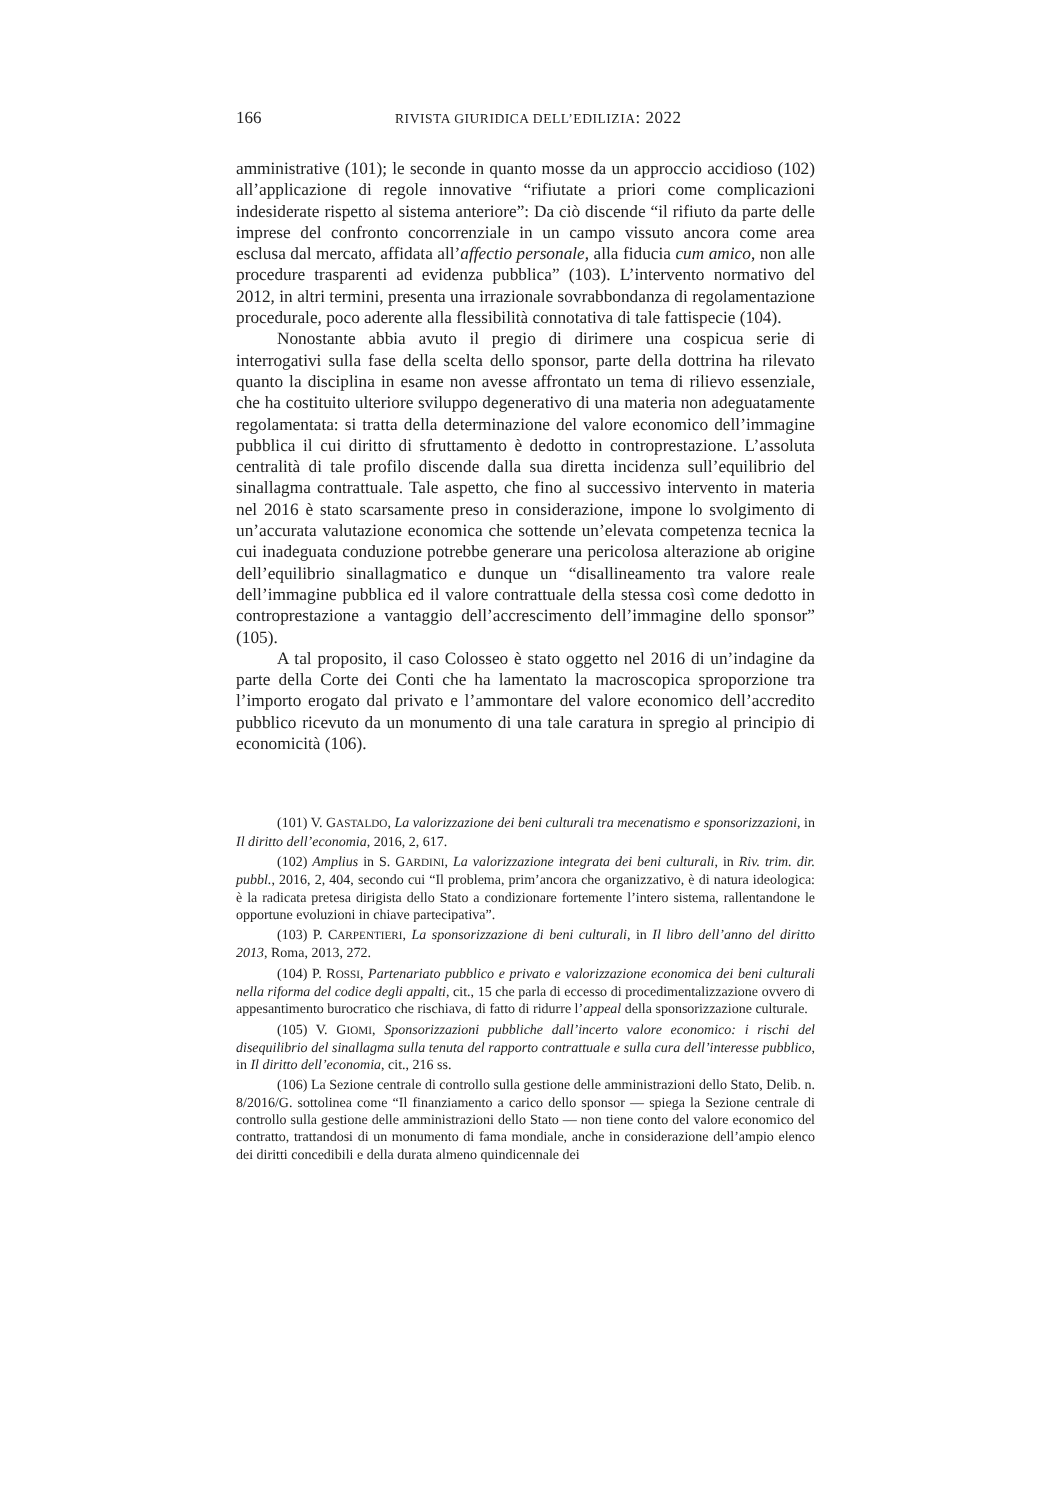166 RIVISTA GIURIDICA DELL’EDILIZIA: 2022
amministrative (101); le seconde in quanto mosse da un approccio accidioso (102) all’applicazione di regole innovative “rifiutate a priori come complicazioni indesiderate rispetto al sistema anteriore”: Da ciò discende “il rifiuto da parte delle imprese del confronto concorrenziale in un campo vissuto ancora come area esclusa dal mercato, affidata all’affectio personale, alla fiducia cum amico, non alle procedure trasparenti ad evidenza pubblica” (103). L’intervento normativo del 2012, in altri termini, presenta una irrazionale sovrabbondanza di regolamentazione procedurale, poco aderente alla flessibilità connotativa di tale fattispecie (104).
Nonostante abbia avuto il pregio di dirimere una cospicua serie di interrogativi sulla fase della scelta dello sponsor, parte della dottrina ha rilevato quanto la disciplina in esame non avesse affrontato un tema di rilievo essenziale, che ha costituito ulteriore sviluppo degenerativo di una materia non adeguatamente regolamentata: si tratta della determinazione del valore economico dell’immagine pubblica il cui diritto di sfruttamento è dedotto in controprestazione. L’assoluta centralità di tale profilo discende dalla sua diretta incidenza sull’equilibrio del sinallagma contrattuale. Tale aspetto, che fino al successivo intervento in materia nel 2016 è stato scarsamente preso in considerazione, impone lo svolgimento di un’accurata valutazione economica che sottende un’elevata competenza tecnica la cui inadeguata conduzione potrebbe generare una pericolosa alterazione ab origine dell’equilibrio sinallagmatico e dunque un “disallineamento tra valore reale dell’immagine pubblica ed il valore contrattuale della stessa così come dedotto in controprestazione a vantaggio dell’accrescimento dell’immagine dello sponsor” (105).
A tal proposito, il caso Colosseo è stato oggetto nel 2016 di un’indagine da parte della Corte dei Conti che ha lamentato la macroscopica sproporzione tra l’importo erogato dal privato e l’ammontare del valore economico dell’accredito pubblico ricevuto da un monumento di una tale caratura in spregio al principio di economicità (106).
(101) V. GASTALDO, La valorizzazione dei beni culturali tra mecenatismo e sponsorizzazioni, in Il diritto dell’economia, 2016, 2, 617.
(102) Amplius in S. GARDINI, La valorizzazione integrata dei beni culturali, in Riv. trim. dir. pubbl., 2016, 2, 404, secondo cui “Il problema, prim’ancora che organizzativo, è di natura ideologica: è la radicata pretesa dirigista dello Stato a condizionare fortemente l’intero sistema, rallentandone le opportune evoluzioni in chiave partecipativa”.
(103) P. CARPENTIERI, La sponsorizzazione di beni culturali, in Il libro dell’anno del diritto 2013, Roma, 2013, 272.
(104) P. ROSSI, Partenariato pubblico e privato e valorizzazione economica dei beni culturali nella riforma del codice degli appalti, cit., 15 che parla di eccesso di procedimentalizzazione ovvero di appesantimento burocratico che rischiava, di fatto di ridurre l’appeal della sponsorizzazione culturale.
(105) V. GIOMI, Sponsorizzazioni pubbliche dall’incerto valore economico: i rischi del disequilibrio del sinallagma sulla tenuta del rapporto contrattuale e sulla cura dell’interesse pubblico, in Il diritto dell’economia, cit., 216 ss.
(106) La Sezione centrale di controllo sulla gestione delle amministrazioni dello Stato, Delib. n. 8/2016/G. sottolinea come “Il finanziamento a carico dello sponsor — spiega la Sezione centrale di controllo sulla gestione delle amministrazioni dello Stato — non tiene conto del valore economico del contratto, trattandosi di un monumento di fama mondiale, anche in considerazione dell’ampio elenco dei diritti concedibili e della durata almeno quindicennale dei